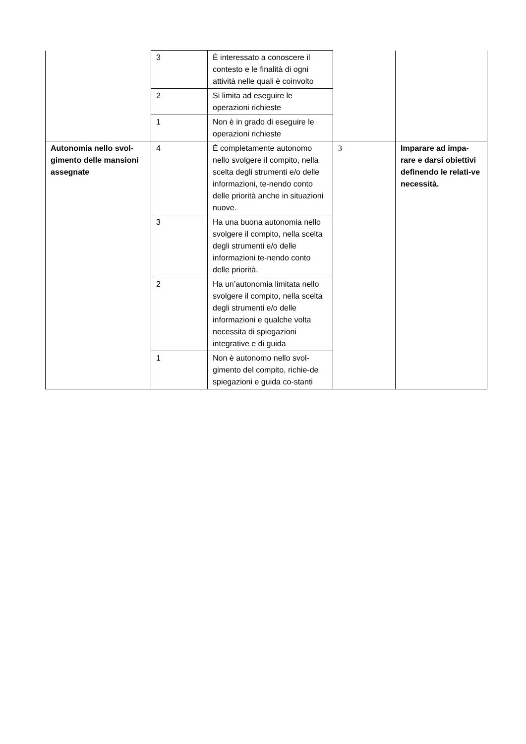| | 3 | È interessato a conoscere il contesto e le finalità di ogni attività nelle quali è coinvolto | | |
| | 2 | Si limita ad eseguire le operazioni richieste | | |
| | 1 | Non è in grado di eseguire le operazioni richieste | | |
| Autonomia nello svol-gimento delle mansioni assegnate | 4 | È completamente autonomo nello svolgere il compito, nella scelta degli strumenti e/o delle informazioni, te-nendo conto delle priorità anche in situazioni nuove. | 3 | Imparare ad impa-rare e darsi obiettivi definendo le relati-ve necessità. |
| | 3 | Ha una buona autonomia nello svolgere il compito, nella scelta degli strumenti e/o delle informazioni te-nendo conto delle priorità. | | |
| | 2 | Ha un’autonomia limitata nello svolgere il compito, nella scelta degli strumenti e/o delle informazioni e qualche volta necessita di spiegazioni integrative e di guida | | |
| | 1 | Non è autonomo nello svol-gimento del compito, richie-de spiegazioni e guida co-stanti | | |